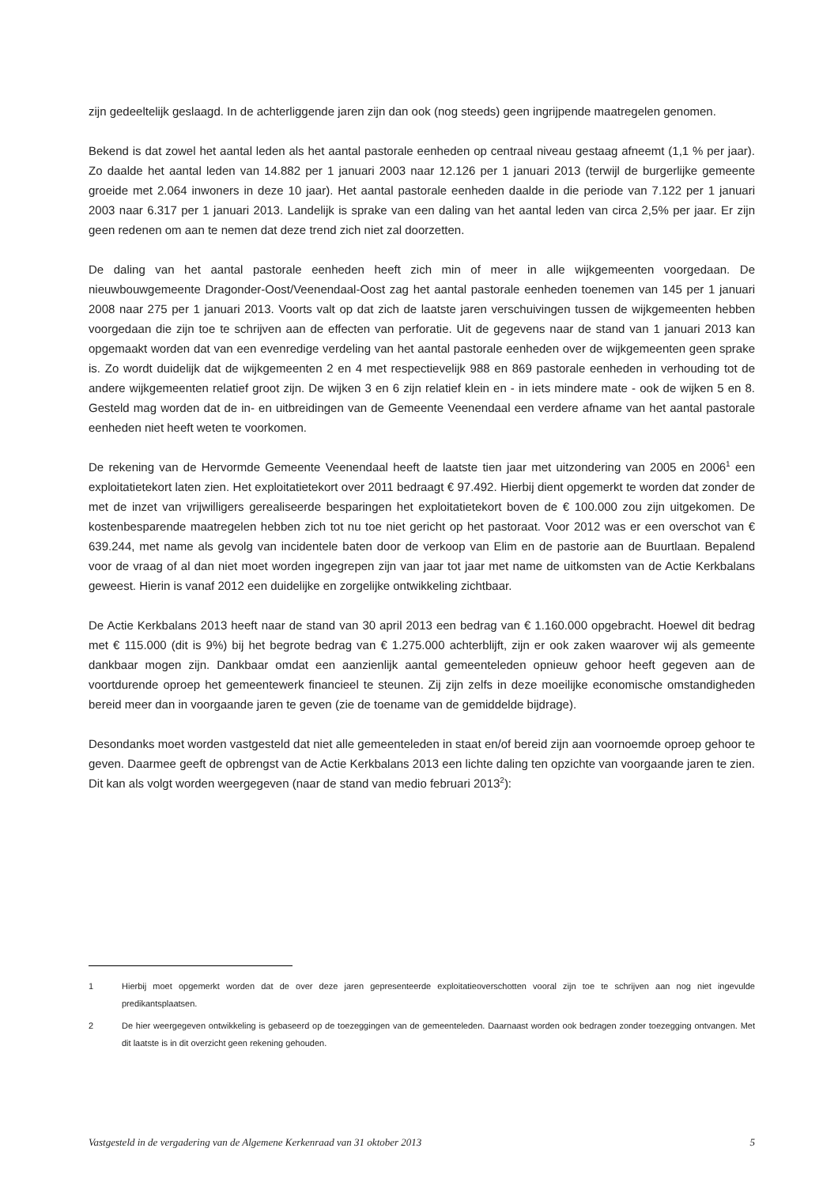zijn gedeeltelijk geslaagd. In de achterliggende jaren zijn dan ook (nog steeds) geen ingrijpende maatregelen genomen.
Bekend is dat zowel het aantal leden als het aantal pastorale eenheden op centraal niveau gestaag afneemt (1,1 % per jaar). Zo daalde het aantal leden van 14.882 per 1 januari 2003 naar 12.126 per 1 januari 2013 (terwijl de burgerlijke gemeente groeide met 2.064 inwoners in deze 10 jaar). Het aantal pastorale eenheden daalde in die periode van 7.122 per 1 januari 2003 naar 6.317 per 1 januari 2013. Landelijk is sprake van een daling van het aantal leden van circa 2,5% per jaar. Er zijn geen redenen om aan te nemen dat deze trend zich niet zal doorzetten.
De daling van het aantal pastorale eenheden heeft zich min of meer in alle wijkgemeenten voorgedaan. De nieuwbouwgemeente Dragonder-Oost/Veenendaal-Oost zag het aantal pastorale eenheden toenemen van 145 per 1 januari 2008 naar 275 per 1 januari 2013. Voorts valt op dat zich de laatste jaren verschuivingen tussen de wijkgemeenten hebben voorgedaan die zijn toe te schrijven aan de effecten van perforatie. Uit de gegevens naar de stand van 1 januari 2013 kan opgemaakt worden dat van een evenredige verdeling van het aantal pastorale eenheden over de wijkgemeenten geen sprake is. Zo wordt duidelijk dat de wijkgemeenten 2 en 4 met respectievelijk 988 en 869 pastorale eenheden in verhouding tot de andere wijkgemeenten relatief groot zijn. De wijken 3 en 6 zijn relatief klein en - in iets mindere mate - ook de wijken 5 en 8. Gesteld mag worden dat de in- en uitbreidingen van de Gemeente Veenendaal een verdere afname van het aantal pastorale eenheden niet heeft weten te voorkomen.
De rekening van de Hervormde Gemeente Veenendaal heeft de laatste tien jaar met uitzondering van 2005 en 2006<sup>1</sup> een exploitatietekort laten zien. Het exploitatietekort over 2011 bedraagt € 97.492. Hierbij dient opgemerkt te worden dat zonder de met de inzet van vrijwilligers gerealiseerde besparingen het exploitatietekort boven de € 100.000 zou zijn uitgekomen. De kostenbesparende maatregelen hebben zich tot nu toe niet gericht op het pastoraat. Voor 2012 was er een overschot van € 639.244, met name als gevolg van incidentele baten door de verkoop van Elim en de pastorie aan de Buurtlaan. Bepalend voor de vraag of al dan niet moet worden ingegrepen zijn van jaar tot jaar met name de uitkomsten van de Actie Kerkbalans geweest. Hierin is vanaf 2012 een duidelijke en zorgelijke ontwikkeling zichtbaar.
De Actie Kerkbalans 2013 heeft naar de stand van 30 april 2013 een bedrag van € 1.160.000 opgebracht. Hoewel dit bedrag met € 115.000 (dit is 9%) bij het begrote bedrag van € 1.275.000 achterblijft, zijn er ook zaken waarover wij als gemeente dankbaar mogen zijn. Dankbaar omdat een aanzienlijk aantal gemeenteleden opnieuw gehoor heeft gegeven aan de voortdurende oproep het gemeentewerk financieel te steunen. Zij zijn zelfs in deze moeilijke economische omstandigheden bereid meer dan in voorgaande jaren te geven (zie de toename van de gemiddelde bijdrage).
Desondanks moet worden vastgesteld dat niet alle gemeenteleden in staat en/of bereid zijn aan voornoemde oproep gehoor te geven. Daarmee geeft de opbrengst van de Actie Kerkbalans 2013 een lichte daling ten opzichte van voorgaande jaren te zien. Dit kan als volgt worden weergegeven (naar de stand van medio februari 2013<sup>2</sup>):
1 Hierbij moet opgemerkt worden dat de over deze jaren gepresenteerde exploitatieoverschotten vooral zijn toe te schrijven aan nog niet ingevulde predikantsplaatsen.
2 De hier weergegeven ontwikkeling is gebaseerd op de toezeggingen van de gemeenteleden. Daarnaast worden ook bedragen zonder toezegging ontvangen. Met dit laatste is in dit overzicht geen rekening gehouden.
Vastgesteld in de vergadering van de Algemene Kerkenraad van 31 oktober 2013 5